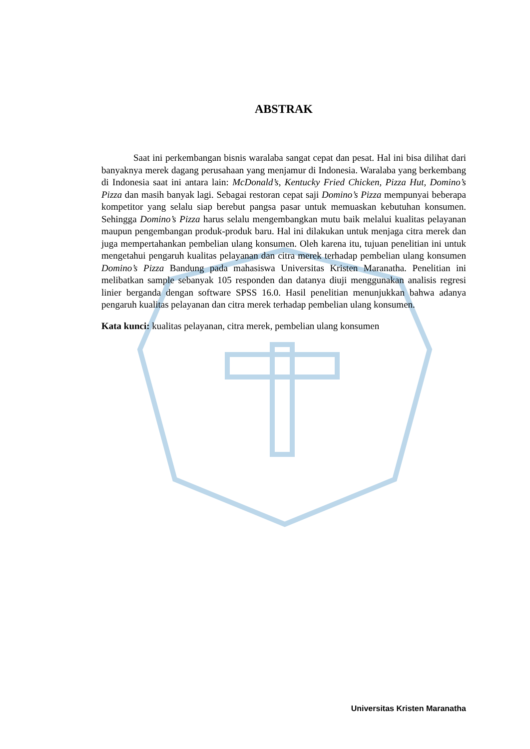ABSTRAK
Saat ini perkembangan bisnis waralaba sangat cepat dan pesat. Hal ini bisa dilihat dari banyaknya merek dagang perusahaan yang menjamur di Indonesia. Waralaba yang berkembang di Indonesia saat ini antara lain: McDonald’s, Kentucky Fried Chicken, Pizza Hut, Domino’s Pizza dan masih banyak lagi. Sebagai restoran cepat saji Domino’s Pizza mempunyai beberapa kompetitor yang selalu siap berebut pangsa pasar untuk memuaskan kebutuhan konsumen. Sehingga Domino’s Pizza harus selalu mengembangkan mutu baik melalui kualitas pelayanan maupun pengembangan produk-produk baru. Hal ini dilakukan untuk menjaga citra merek dan juga mempertahankan pembelian ulang konsumen. Oleh karena itu, tujuan penelitian ini untuk mengetahui pengaruh kualitas pelayanan dan citra merek terhadap pembelian ulang konsumen Domino’s Pizza Bandung pada mahasiswa Universitas Kristen Maranatha. Penelitian ini melibatkan sample sebanyak 105 responden dan datanya diuji menggunakan analisis regresi linier berganda dengan software SPSS 16.0. Hasil penelitian menunjukkan bahwa adanya pengaruh kualitas pelayanan dan citra merek terhadap pembelian ulang konsumen.
Kata kunci: kualitas pelayanan, citra merek, pembelian ulang konsumen
Universitas Kristen Maranatha